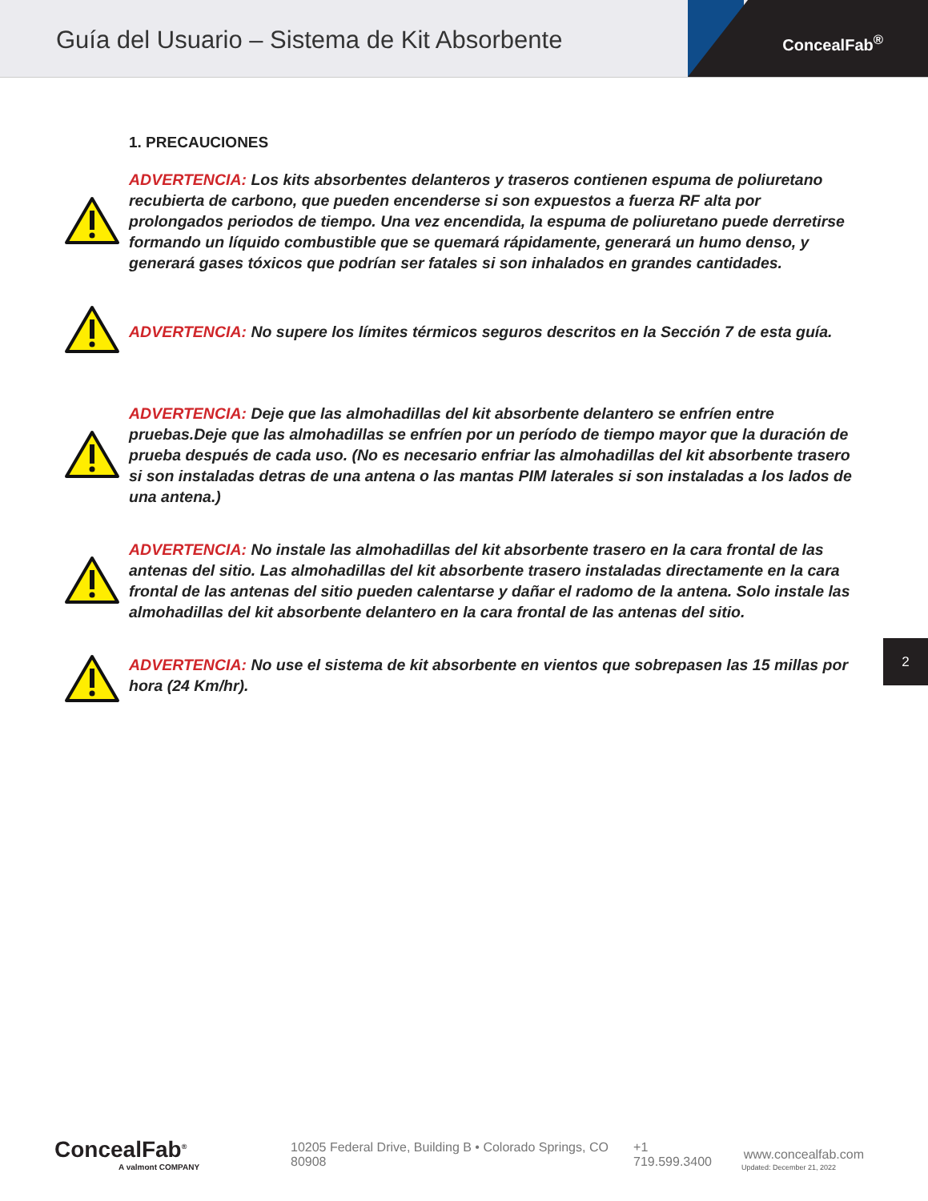Guía del Usuario – Sistema de Kit Absorbente
ConcealFab<sup>®</sup>
1. PRECAUCIONES
ADVERTENCIA: Los kits absorbentes delanteros y traseros contienen espuma de poliuretano recubierta de carbono, que pueden encenderse si son expuestos a fuerza RF alta por prolongados periodos de tiempo. Una vez encendida, la espuma de poliuretano puede derretirse formando un líquido combustible que se quemará rápidamente, generará un humo denso, y generará gases tóxicos que podrían ser fatales si son inhalados en grandes cantidades.
ADVERTENCIA: No supere los límites térmicos seguros descritos en la Sección 7 de esta guía.
ADVERTENCIA: Deje que las almohadillas del kit absorbente delantero se enfríen entre pruebas.Deje que las almohadillas se enfríen por un período de tiempo mayor que la duración de prueba después de cada uso. (No es necesario enfriar las almohadillas del kit absorbente trasero si son instaladas detras de una antena o las mantas PIM laterales si son instaladas a los lados de una antena.)
ADVERTENCIA: No instale las almohadillas del kit absorbente trasero en la cara frontal de las antenas del sitio. Las almohadillas del kit absorbente trasero instaladas directamente en la cara frontal de las antenas del sitio pueden calentarse y dañar el radomo de la antena. Solo instale las almohadillas del kit absorbente delantero en la cara frontal de las antenas del sitio.
ADVERTENCIA: No use el sistema de kit absorbente en vientos que sobrepasen las 15 millas por hora (24 Km/hr).
2
ConcealFab<sup>®</sup>
A valmont COMPANY
10205 Federal Drive, Building B • Colorado Springs, CO 80908 +1 719.599.3400 www.concealfab.com
Updated: December 21, 2022